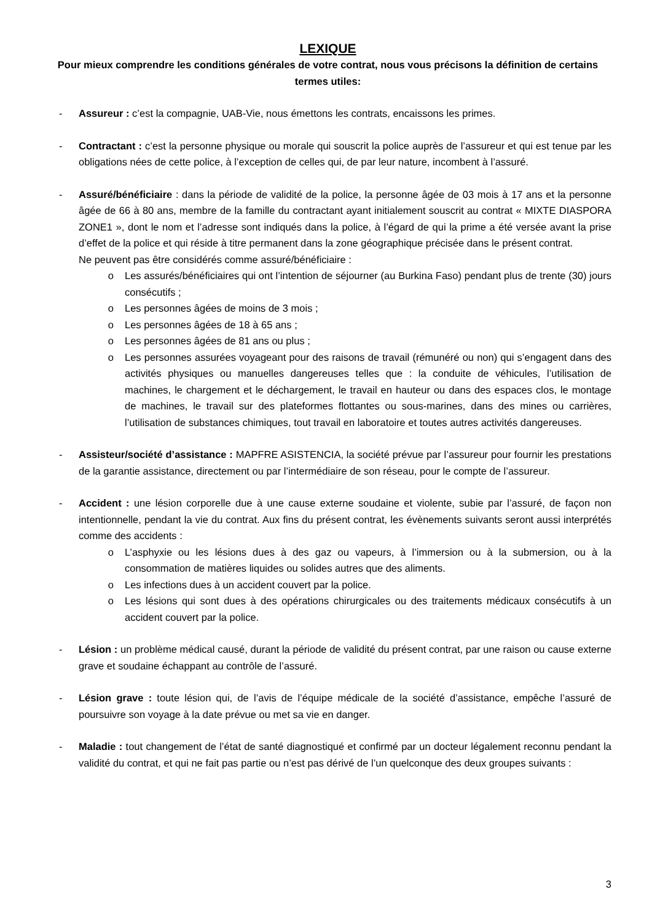LEXIQUE
Pour mieux comprendre les conditions générales de votre contrat, nous vous précisons la définition de certains termes utiles:
- Assureur : c’est la compagnie, UAB-Vie, nous émettons les contrats, encaissons les primes.
- Contractant : c’est la personne physique ou morale qui souscrit la police auprès de l’assureur et qui est tenue par les obligations nées de cette police, à l’exception de celles qui, de par leur nature, incombent à l’assuré.
- Assuré/bénéficiaire : dans la période de validité de la police, la personne âgée de 03 mois à 17 ans et la personne âgée de 66 à 80 ans, membre de la famille du contractant ayant initialement souscrit au contrat « MIXTE DIASPORA ZONE1 », dont le nom et l’adresse sont indiqués dans la police, à l’égard de qui la prime a été versée avant la prise d’effet de la police et qui réside à titre permanent dans la zone géographique précisée dans le présent contrat.
Ne peuvent pas être considérés comme assuré/bénéficiaire :
o Les assurés/bénéficiaires qui ont l’intention de séjourner (au Burkina Faso) pendant plus de trente (30) jours consécutifs ;
o Les personnes âgées de moins de 3 mois ;
o Les personnes âgées de 18 à 65 ans ;
o Les personnes âgées de 81 ans ou plus ;
o Les personnes assurées voyageant pour des raisons de travail (rémunéré ou non) qui s’engagent dans des activités physiques ou manuelles dangereuses telles que : la conduite de véhicules, l’utilisation de machines, le chargement et le déchargement, le travail en hauteur ou dans des espaces clos, le montage de machines, le travail sur des plateformes flottantes ou sous-marines, dans des mines ou carrières, l’utilisation de substances chimiques, tout travail en laboratoire et toutes autres activités dangereuses.
- Assisteur/société d’assistance : MAPFRE ASISTENCIA, la société prévue par l’assureur pour fournir les prestations de la garantie assistance, directement ou par l’intermédiaire de son réseau, pour le compte de l’assureur.
- Accident : une lésion corporelle due à une cause externe soudaine et violente, subie par l’assuré, de façon non intentionnelle, pendant la vie du contrat. Aux fins du présent contrat, les évènements suivants seront aussi interprétés comme des accidents :
o L’asphyxie ou les lésions dues à des gaz ou vapeurs, à l’immersion ou à la submersion, ou à la consommation de matières liquides ou solides autres que des aliments.
o Les infections dues à un accident couvert par la police.
o Les lésions qui sont dues à des opérations chirurgicales ou des traitements médicaux consécutifs à un accident couvert par la police.
- Lésion : un problème médical causé, durant la période de validité du présent contrat, par une raison ou cause externe grave et soudaine échappant au contrôle de l’assuré.
- Lésion grave : toute lésion qui, de l’avis de l’équipe médicale de la société d’assistance, empêche l’assuré de poursuivre son voyage à la date prévue ou met sa vie en danger.
- Maladie : tout changement de l’état de santé diagnostiqué et confirmé par un docteur légalement reconnu pendant la validité du contrat, et qui ne fait pas partie ou n’est pas dérivé de l’un quelconque des deux groupes suivants :
3